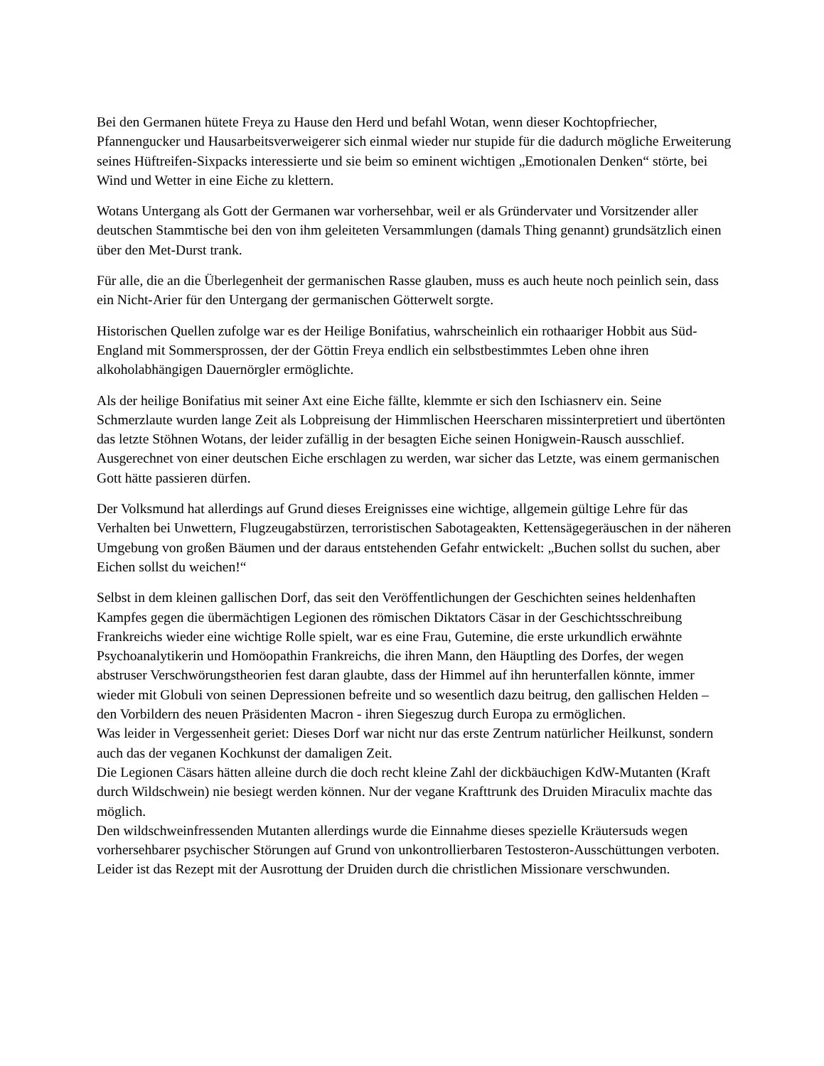Bei den Germanen hütete Freya zu Hause den Herd und befahl Wotan, wenn dieser Kochtopfriecher, Pfannengucker und Hausarbeitsverweigerer sich einmal wieder nur stupide für die dadurch mögliche Erweiterung seines Hüftreifen-Sixpacks interessierte und sie beim so eminent wichtigen „Emotionalen Denken“ störte, bei Wind und Wetter in eine Eiche zu klettern.
Wotans Untergang als Gott der Germanen war vorhersehbar, weil er als Gründervater und Vorsitzender aller deutschen Stammtische bei den von ihm geleiteten Versammlungen (damals Thing genannt) grundsätzlich einen über den Met-Durst trank.
Für alle, die an die Überlegenheit der germanischen Rasse glauben, muss es auch heute noch peinlich sein, dass ein Nicht-Arier für den Untergang der germanischen Götterwelt sorgte.
Historischen Quellen zufolge war es der Heilige Bonifatius, wahrscheinlich ein rothaariger Hobbit aus Süd-England mit Sommersprossen, der der Göttin Freya endlich ein selbstbestimmtes Leben ohne ihren alkoholabhängigen Dauernörgler ermöglichte.
Als der heilige Bonifatius mit seiner Axt eine Eiche fällte, klemmte er sich den Ischiasnerv ein. Seine Schmerzlaute wurden lange Zeit als Lobpreisung der Himmlischen Heerscharen missinterpretiert und übertönten das letzte Stöhnen Wotans, der leider zufällig in der besagten Eiche seinen Honigwein-Rausch ausschlief.
Ausgerechnet von einer deutschen Eiche erschlagen zu werden, war sicher das Letzte, was einem germanischen Gott hätte passieren dürfen.
Der Volksmund hat allerdings auf Grund dieses Ereignisses eine wichtige, allgemein gültige Lehre für das Verhalten bei Unwettern, Flugzeugabstürzen, terroristischen Sabotageakten, Kettensägegeräuschen in der näheren Umgebung von großen Bäumen und der daraus entstehenden Gefahr entwickelt: „Buchen sollst du suchen, aber Eichen sollst du weichen!“
Selbst in dem kleinen gallischen Dorf, das seit den Veröffentlichungen der Geschichten seines heldenhaften Kampfes gegen die übermächtigen Legionen des römischen Diktators Cäsar in der Geschichtsschreibung Frankreichs wieder eine wichtige Rolle spielt, war es eine Frau, Gutemine, die erste urkundlich erwähnte Psychoanalytikerin und Homöopathin Frankreichs, die ihren Mann, den Häuptling des Dorfes, der wegen abstruser Verschwörungstheorien fest daran glaubte, dass der Himmel auf ihn herunterfallen könnte, immer wieder mit Globuli von seinen Depressionen befreite und so wesentlich dazu beitrug, den gallischen Helden – den Vorbildern des neuen Präsidenten Macron - ihren Siegeszug durch Europa zu ermöglichen.
Was leider in Vergessenheit geriet: Dieses Dorf war nicht nur das erste Zentrum natürlicher Heilkunst, sondern auch das der veganen Kochkunst der damaligen Zeit.
Die Legionen Cäsars hätten alleine durch die doch recht kleine Zahl der dickbäuchigen KdW-Mutanten (Kraft durch Wildschwein) nie besiegt werden können. Nur der vegane Krafttrunk des Druiden Miraculix machte das möglich.
Den wildschweinfressenden Mutanten allerdings wurde die Einnahme dieses spezielle Kräutersuds wegen vorhersehbarer psychischer Störungen auf Grund von unkontrollierbaren Testosteron-Ausschüttungen verboten.
Leider ist das Rezept mit der Ausrottung der Druiden durch die christlichen Missionare verschwunden.